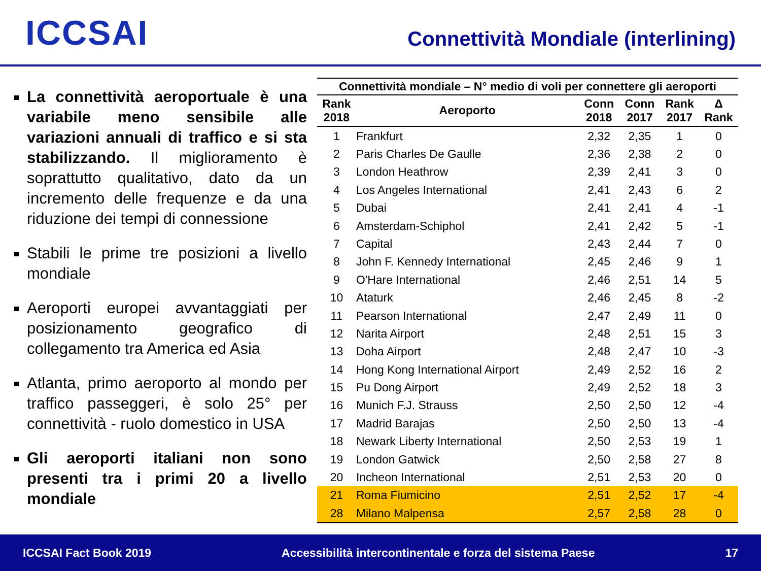ICCSAI
Connettività Mondiale (interlining)
La connettività aeroportuale è una variabile meno sensibile alle variazioni annuali di traffico e si sta stabilizzando. Il miglioramento è soprattutto qualitativo, dato da un incremento delle frequenze e da una riduzione dei tempi di connessione
Stabili le prime tre posizioni a livello mondiale
Aeroporti europei avvantaggiati per posizionamento geografico di collegamento tra America ed Asia
Atlanta, primo aeroporto al mondo per traffico passeggeri, è solo 25° per connettività - ruolo domestico in USA
Gli aeroporti italiani non sono presenti tra i primi 20 a livello mondiale
| Connettività mondiale – N° medio di voli per connettere gli aeroporti | | | | | |
| --- | --- | --- | --- | --- | --- |
| Rank 2018 | Aeroporto | Conn 2018 | Conn 2017 | Rank 2017 | Δ Rank |
| 1 | Frankfurt | 2,32 | 2,35 | 1 | 0 |
| 2 | Paris Charles De Gaulle | 2,36 | 2,38 | 2 | 0 |
| 3 | London Heathrow | 2,39 | 2,41 | 3 | 0 |
| 4 | Los Angeles International | 2,41 | 2,43 | 6 | 2 |
| 5 | Dubai | 2,41 | 2,41 | 4 | -1 |
| 6 | Amsterdam-Schiphol | 2,41 | 2,42 | 5 | -1 |
| 7 | Capital | 2,43 | 2,44 | 7 | 0 |
| 8 | John F. Kennedy International | 2,45 | 2,46 | 9 | 1 |
| 9 | O'Hare International | 2,46 | 2,51 | 14 | 5 |
| 10 | Ataturk | 2,46 | 2,45 | 8 | -2 |
| 11 | Pearson International | 2,47 | 2,49 | 11 | 0 |
| 12 | Narita Airport | 2,48 | 2,51 | 15 | 3 |
| 13 | Doha Airport | 2,48 | 2,47 | 10 | -3 |
| 14 | Hong Kong International Airport | 2,49 | 2,52 | 16 | 2 |
| 15 | Pu Dong Airport | 2,49 | 2,52 | 18 | 3 |
| 16 | Munich F.J. Strauss | 2,50 | 2,50 | 12 | -4 |
| 17 | Madrid Barajas | 2,50 | 2,50 | 13 | -4 |
| 18 | Newark Liberty International | 2,50 | 2,53 | 19 | 1 |
| 19 | London Gatwick | 2,50 | 2,58 | 27 | 8 |
| 20 | Incheon International | 2,51 | 2,53 | 20 | 0 |
| 21 | Roma Fiumicino | 2,51 | 2,52 | 17 | -4 |
| 28 | Milano Malpensa | 2,57 | 2,58 | 28 | 0 |
ICCSAI Fact Book 2019 Accessibilità intercontinentale e forza del sistema Paese 17